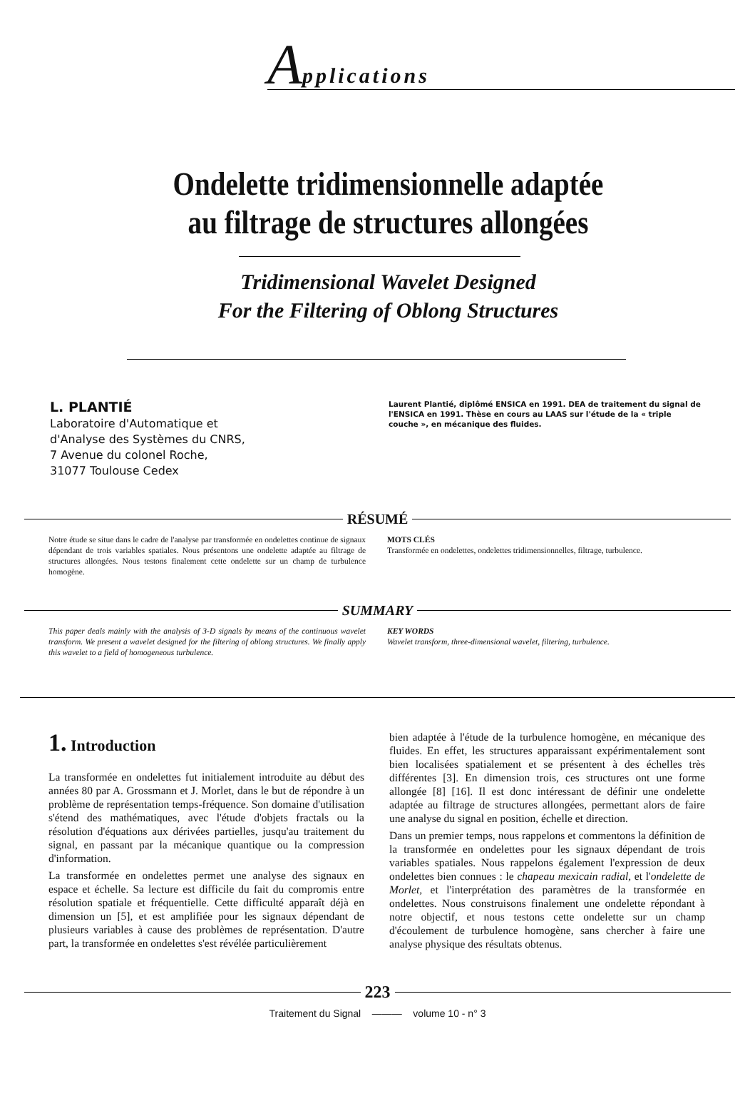Applications
Ondelette tridimensionnelle adaptée
au filtrage de structures allongées
Tridimensional Wavelet Designed
For the Filtering of Oblong Structures
L. PLANTIÉ
Laboratoire d'Automatique et
d'Analyse des Systèmes du CNRS,
7 Avenue du colonel Roche,
31077 Toulouse Cedex
Laurent Plantié, diplômé ENSICA en 1991. DEA de traitement du signal de l'ENSICA en 1991. Thèse en cours au LAAS sur l'étude de la « triple couche », en mécanique des fluides.
RÉSUMÉ
Notre étude se situe dans le cadre de l'analyse par transformée en ondelettes continue de signaux dépendant de trois variables spatiales. Nous présentons une ondelette adaptée au filtrage de structures allongées. Nous testons finalement cette ondelette sur un champ de turbulence homogène.
MOTS CLÉS
Transformée en ondelettes, ondelettes tridimensionnelles, filtrage, turbulence.
SUMMARY
This paper deals mainly with the analysis of 3-D signals by means of the continuous wavelet transform. We present a wavelet designed for the filtering of oblong structures. We finally apply this wavelet to a field of homogeneous turbulence.
KEY WORDS
Wavelet transform, three-dimensional wavelet, filtering, turbulence.
1. Introduction
La transformée en ondelettes fut initialement introduite au début des années 80 par A. Grossmann et J. Morlet, dans le but de répondre à un problème de représentation temps-fréquence. Son domaine d'utilisation s'étend des mathématiques, avec l'étude d'objets fractals ou la résolution d'équations aux dérivées partielles, jusqu'au traitement du signal, en passant par la mécanique quantique ou la compression d'information.
La transformée en ondelettes permet une analyse des signaux en espace et échelle. Sa lecture est difficile du fait du compromis entre résolution spatiale et fréquentielle. Cette difficulté apparaît déjà en dimension un [5], et est amplifiée pour les signaux dépendant de plusieurs variables à cause des problèmes de représentation. D'autre part, la transformée en ondelettes s'est révélée particulièrement
bien adaptée à l'étude de la turbulence homogène, en mécanique des fluides. En effet, les structures apparaissant expérimentalement sont bien localisées spatialement et se présentent à des échelles très différentes [3]. En dimension trois, ces structures ont une forme allongée [8] [16]. Il est donc intéressant de définir une ondelette adaptée au filtrage de structures allongées, permettant alors de faire une analyse du signal en position, échelle et direction.
Dans un premier temps, nous rappelons et commentons la définition de la transformée en ondelettes pour les signaux dépendant de trois variables spatiales. Nous rappelons également l'expression de deux ondelettes bien connues : le chapeau mexicain radial, et l'ondelette de Morlet, et l'interprétation des paramètres de la transformée en ondelettes. Nous construisons finalement une ondelette répondant à notre objectif, et nous testons cette ondelette sur un champ d'écoulement de turbulence homogène, sans chercher à faire une analyse physique des résultats obtenus.
223
Traitement du Signal ——— volume 10 - n° 3